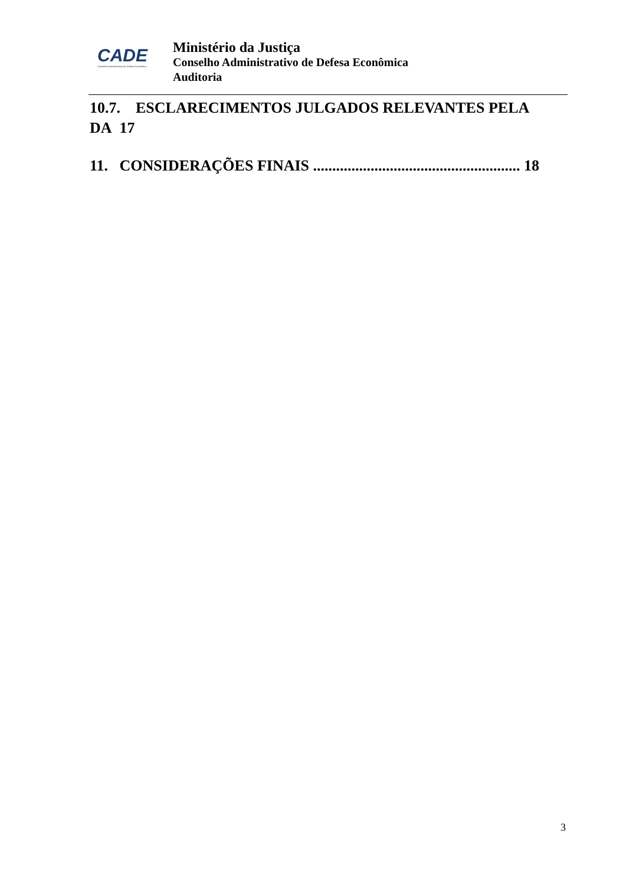CADE
Conselho Administrativo de Defesa Econômica
Ministério da Justiça
Conselho Administrativo de Defesa Econômica
Auditoria
10.7. ESCLARECIMENTOS JULGADOS RELEVANTES PELA DA 17
11. CONSIDERAÇÕES FINAIS ...................................................... 18
3